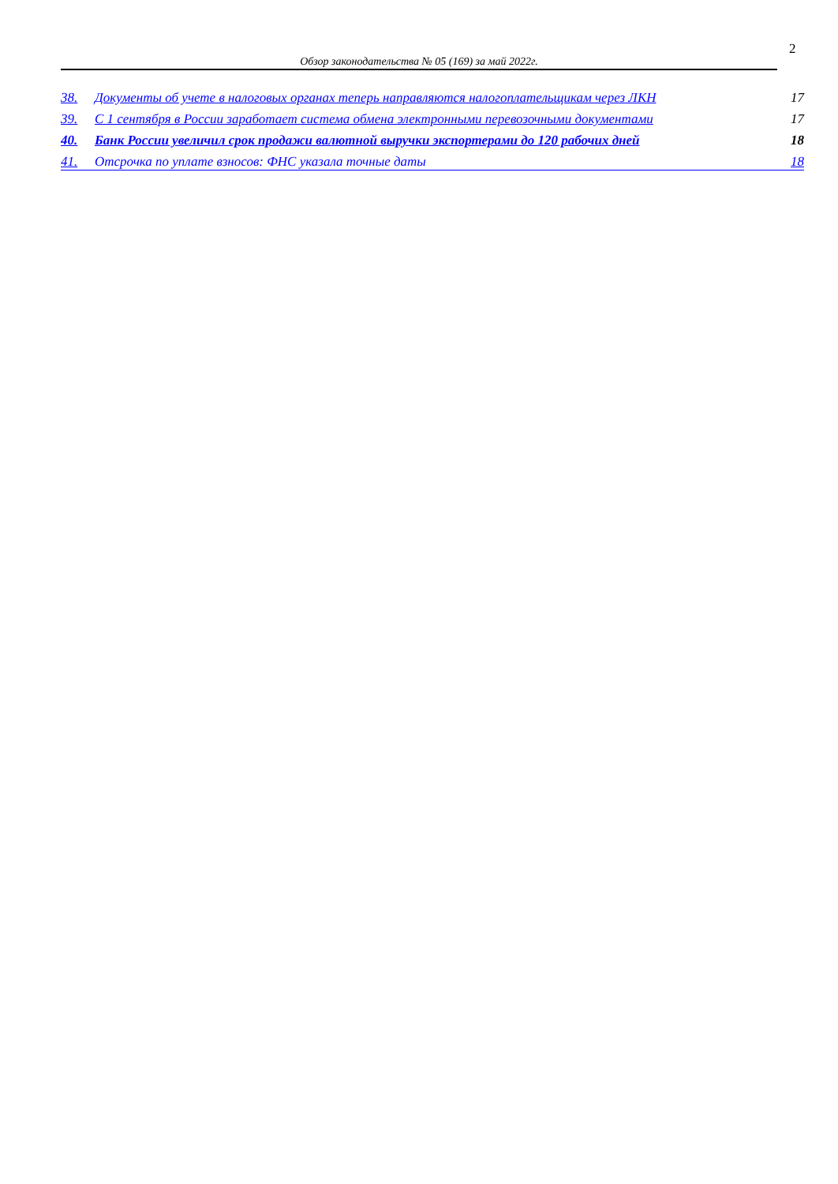2
Обзор законодательства № 05 (169) за май 2022г.
38. Документы об учете в налоговых органах теперь направляются налогоплательщикам через ЛКН 17
39. С 1 сентября в России заработает система обмена электронными перевозочными документами 17
40. Банк России увеличил срок продажи валютной выручки экспортерами до 120 рабочих дней 18
41. Отсрочка по уплате взносов: ФНС указала точные даты 18